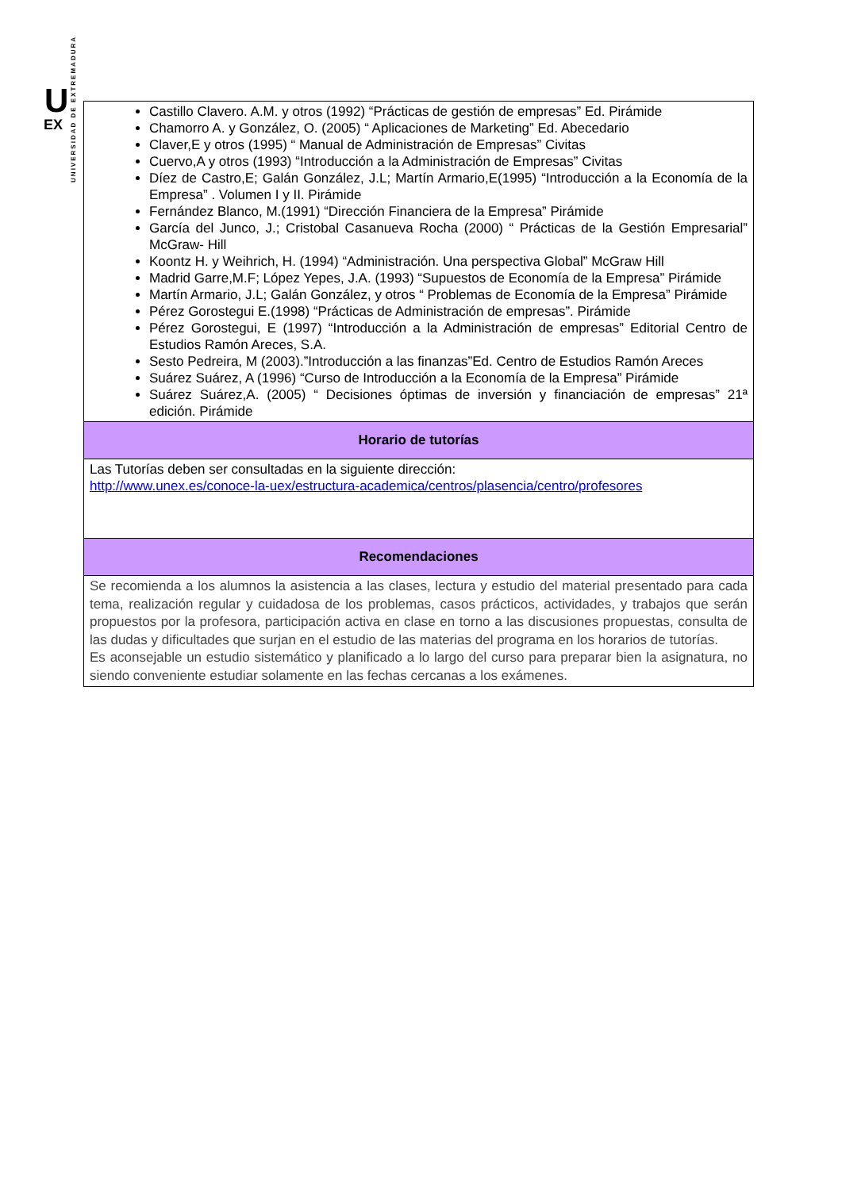U
EX
UNIVERSIDAD DE EXTREMADURA
| Castillo Clavero. A.M. y otros (1992) “Prácticas de gestión de empresas” Ed. Pirámide Chamorro A. y González, O. (2005) “ Aplicaciones de Marketing” Ed. Abecedario Claver,E y otros (1995) “ Manual de Administración de Empresas” Civitas Cuervo,A y otros (1993) “Introducción a la Administración de Empresas” Civitas Díez de Castro,E; Galán González, J.L; Martín Armario,E(1995) “Introducción a la Economía de la Empresa” . Volumen I y II. Pirámide Fernández Blanco, M.(1991) “Dirección Financiera de la Empresa” Pirámide García del Junco, J.; Cristobal Casanueva Rocha (2000) “ Prácticas de la Gestión Empresarial” McGraw- Hill Koontz H. y Weihrich, H. (1994) “Administración. Una perspectiva Global” McGraw Hill Madrid Garre,M.F; López Yepes, J.A. (1993) “Supuestos de Economía de la Empresa” Pirámide Martín Armario, J.L; Galán González, y otros “ Problemas de Economía de la Empresa” Pirámide Pérez Gorostegui E.(1998) “Prácticas de Administración de empresas”. Pirámide Pérez Gorostegui, E (1997) “Introducción a la Administración de empresas” Editorial Centro de Estudios Ramón Areces, S.A. Sesto Pedreira, M (2003).”Introducción a las finanzas”Ed. Centro de Estudios Ramón Areces Suárez Suárez, A (1996) “Curso de Introducción a la Economía de la Empresa” Pirámide Suárez Suárez,A. (2005) “ Decisiones óptimas de inversión y financiación de empresas” 21ª edición. Pirámide |
| Horario de tutorías |
| Las Tutorías deben ser consultadas en la siguiente dirección: http://www.unex.es/conoce-la-uex/estructura-academica/centros/plasencia/centro/profesores |
| Recomendaciones |
| Se recomienda a los alumnos la asistencia a las clases, lectura y estudio del material presentado para cada tema, realización regular y cuidadosa de los problemas, casos prácticos, actividades, y trabajos que serán propuestos por la profesora, participación activa en clase en torno a las discusiones propuestas, consulta de las dudas y dificultades que surjan en el estudio de las materias del programa en los horarios de tutorías. Es aconsejable un estudio sistemático y planificado a lo largo del curso para preparar bien la asignatura, no siendo conveniente estudiar solamente en las fechas cercanas a los exámenes. |